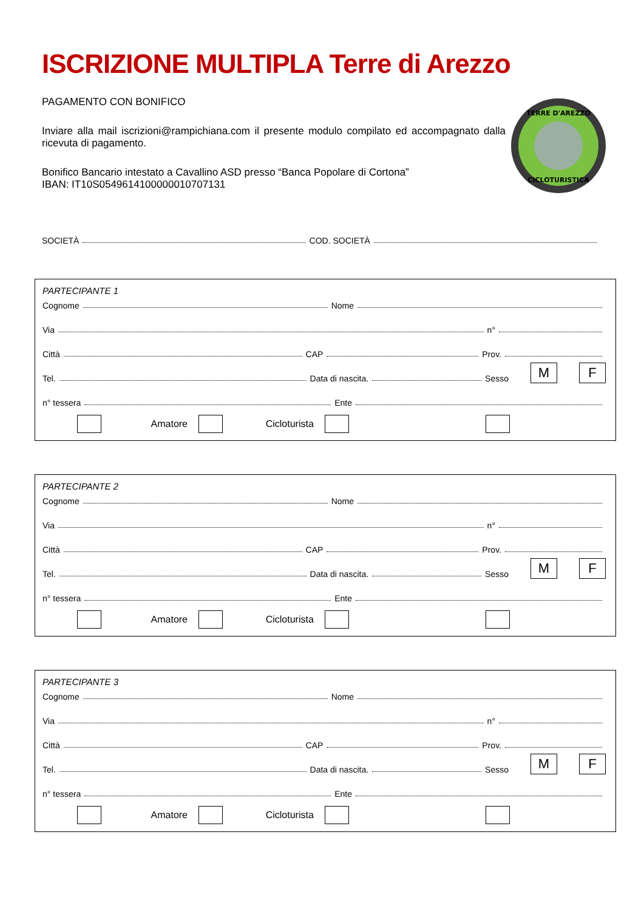ISCRIZIONE MULTIPLA Terre di Arezzo
PAGAMENTO CON BONIFICO
Inviare alla mail iscrizioni@rampichiana.com il presente modulo compilato ed accompagnato dalla ricevuta di pagamento.
Bonifico Bancario intestato a Cavallino ASD presso “Banca Popolare di Cortona”
IBAN: IT10S0549614100000010707131
TERRE D'AREZZO
CICLOTURISTICA
SOCIETÀ COD. SOCIETÀ
PARTECIPANTE 1
Cognome Nome
Via n°
Città CAP Prov.
Tel. Data di nascita. Sesso M F
n° tessera Ente
Amatore Cicloturista
PARTECIPANTE 2
Cognome Nome
Via n°
Città CAP Prov.
Tel. Data di nascita. Sesso M F
n° tessera Ente
Amatore Cicloturista
PARTECIPANTE 3
Cognome Nome
Via n°
Città CAP Prov.
Tel. Data di nascita. Sesso M F
n° tessera Ente
Amatore Cicloturista